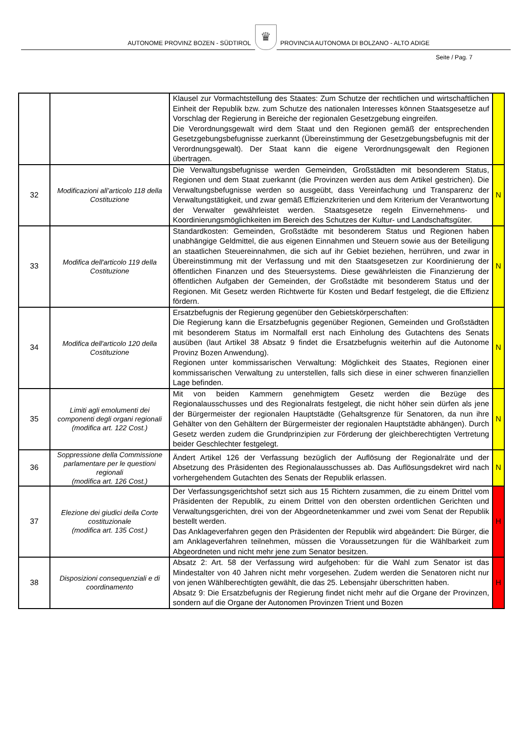AUTONOME PROVINZ BOZEN - SÜDTIROL
♛
PROVINCIA AUTONOMA DI BOLZANO - ALTO ADIGE
Seite / Pag. 7
| | | Klausel zur Vormachtstellung des Staates: Zum Schutze der rechtlichen und wirtschaftlichen Einheit der Republik bzw. zum Schutze des nationalen Interesses können Staatsgesetze auf Vorschlag der Regierung in Bereiche der regionalen Gesetzgebung eingreifen. Die Verordnungsgewalt wird dem Staat und den Regionen gemäß der entsprechenden Gesetzgebungsbefugnisse zuerkannt (Übereinstimmung der Gesetzgebungsbefugnis mit der Verordnungsgewalt). Der Staat kann die eigene Verordnungsgewalt den Regionen übertragen. | |
| 32 | Modificazioni all’articolo 118 della Costituzione | Die Verwaltungsbefugnisse werden Gemeinden, Großstädten mit besonderem Status, Regionen und dem Staat zuerkannt (die Provinzen werden aus dem Artikel gestrichen). Die Verwaltungsbefugnisse werden so ausgeübt, dass Vereinfachung und Transparenz der Verwaltungstätigkeit, und zwar gemäß Effizienzkriterien und dem Kriterium der Verantwortung der Verwalter gewährleistet werden. Staatsgesetze regeln Einvernehmens- und Koordinierungsmöglichkeiten im Bereich des Schutzes der Kultur- und Landschaftsgüter. | N |
| 33 | Modifica dell'articolo 119 della Costituzione | Standardkosten: Gemeinden, Großstädte mit besonderem Status und Regionen haben unabhängige Geldmittel, die aus eigenen Einnahmen und Steuern sowie aus der Beteiligung an staatlichen Steuereinnahmen, die sich auf ihr Gebiet beziehen, herrühren, und zwar in Übereinstimmung mit der Verfassung und mit den Staatsgesetzen zur Koordinierung der öffentlichen Finanzen und des Steuersystems. Diese gewährleisten die Finanzierung der öffentlichen Aufgaben der Gemeinden, der Großstädte mit besonderem Status und der Regionen. Mit Gesetz werden Richtwerte für Kosten und Bedarf festgelegt, die die Effizienz fördern. | N |
| 34 | Modifica dell'articolo 120 della Costituzione | Ersatzbefugnis der Regierung gegenüber den Gebietskörperschaften: Die Regierung kann die Ersatzbefugnis gegenüber Regionen, Gemeinden und Großstädten mit besonderem Status im Normalfall erst nach Einholung des Gutachtens des Senats ausüben (laut Artikel 38 Absatz 9 findet die Ersatzbefugnis weiterhin auf die Autonome Provinz Bozen Anwendung). Regionen unter kommissarischen Verwaltung: Möglichkeit des Staates, Regionen einer kommissarischen Verwaltung zu unterstellen, falls sich diese in einer schweren finanziellen Lage befinden. | N |
| 35 | Limiti agli emolumenti dei componenti degli organi regionali (modifica art. 122 Cost.) | Mit von beiden Kammern genehmigtem Gesetz werden die Bezüge des Regionalausschusses und des Regionalrats festgelegt, die nicht höher sein dürfen als jene der Bürgermeister der regionalen Hauptstädte (Gehaltsgrenze für Senatoren, da nun ihre Gehälter von den Gehältern der Bürgermeister der regionalen Hauptstädte abhängen). Durch Gesetz werden zudem die Grundprinzipien zur Förderung der gleichberechtigten Vertretung beider Geschlechter festgelegt. | N |
| 36 | Soppressione della Commissione parlamentare per le questioni regionali (modifica art. 126 Cost.) | Ändert Artikel 126 der Verfassung bezüglich der Auflösung der Regionalräte und der Absetzung des Präsidenten des Regionalausschusses ab. Das Auflösungsdekret wird nach vorhergehendem Gutachten des Senats der Republik erlassen. | N |
| 37 | Elezione dei giudici della Corte costituzionale (modifica art. 135 Cost.) | Der Verfassungsgerichtshof setzt sich aus 15 Richtern zusammen, die zu einem Drittel vom Präsidenten der Republik, zu einem Drittel von den obersten ordentlichen Gerichten und Verwaltungsgerichten, drei von der Abgeordnetenkammer und zwei vom Senat der Republik bestellt werden. Das Anklageverfahren gegen den Präsidenten der Republik wird abgeändert: Die Bürger, die am Anklageverfahren teilnehmen, müssen die Voraussetzungen für die Wählbarkeit zum Abgeordneten und nicht mehr jene zum Senator besitzen. | H |
| 38 | Disposizioni consequenziali e di coordinamento | Absatz 2: Art. 58 der Verfassung wird aufgehoben: für die Wahl zum Senator ist das Mindestalter von 40 Jahren nicht mehr vorgesehen. Zudem werden die Senatoren nicht nur von jenen Wählberechtigten gewählt, die das 25. Lebensjahr überschritten haben. Absatz 9: Die Ersatzbefugnis der Regierung findet nicht mehr auf die Organe der Provinzen, sondern auf die Organe der Autonomen Provinzen Trient und Bozen | H |